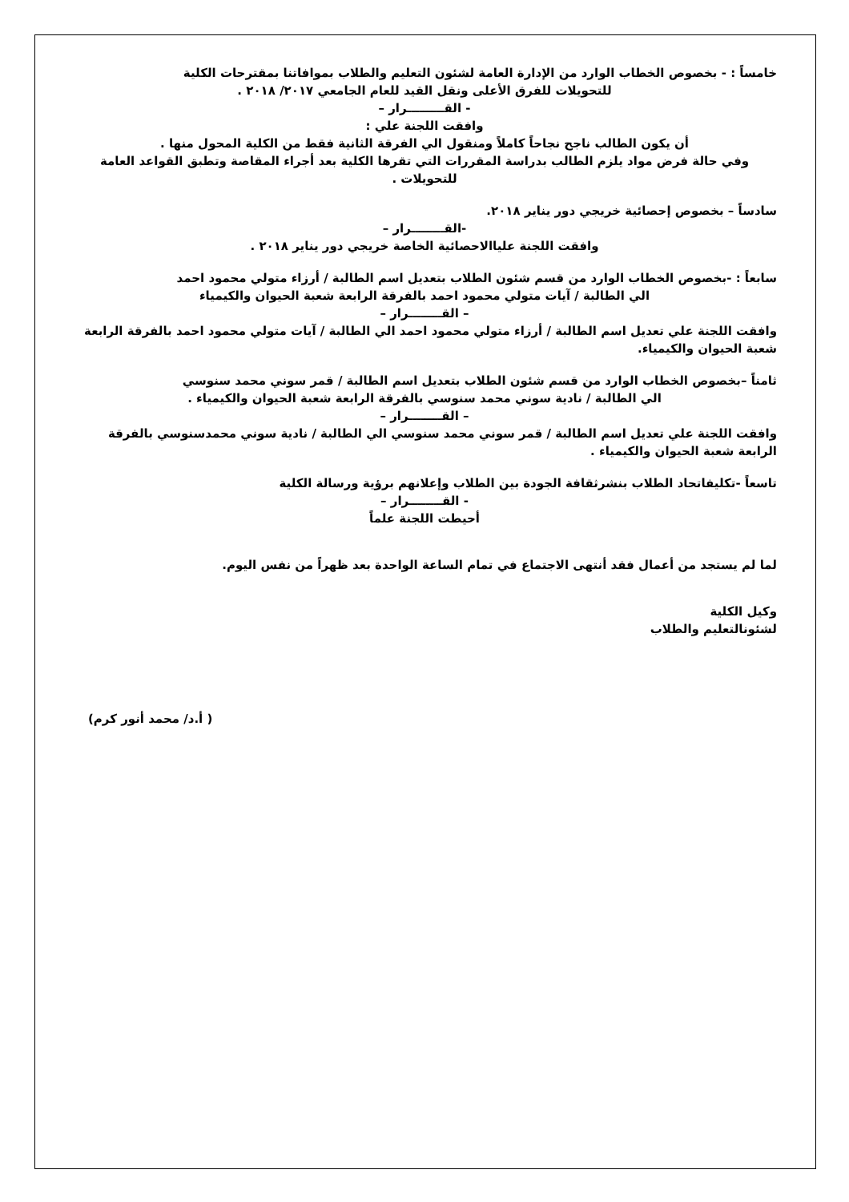خامساً : - بخصوص الخطاب الوارد من الإدارة العامة لشئون التعليم والطلاب بموافاتنا بمقترحات الكلية
للتحويلات للفرق الأعلى ونقل القيد للعام الجامعي ٢٠١٧/ ٢٠١٨ .
- القـــــــــرار –
وافقت اللجنة علي :
أن يكون الطالب ناجح نجاحاً كاملاً ومنقول الي الفرقة الثانية فقط من الكلية المحول منها .
وفي حالة فرض مواد يلزم الطالب بدراسة المقررات التي تقرها الكلية بعد أجراء المقاصة وتطبق القواعد العامة للتحويلات .
سادساً – بخصوص إحصائية خريجي دور يناير ٢٠١٨.
-القــــــــرار –
وافقت اللجنة علياالاحصائية الخاصة خريجي دور يناير ٢٠١٨ .
سابعاً : -بخصوص الخطاب الوارد من قسم شئون الطلاب بتعديل اسم الطالبة / أرزاء متولي محمود احمد
الي الطالبة / آيات متولي محمود احمد بالفرقة الرابعة شعبة الحيوان والكيمياء
– القــــــــرار –
وافقت اللجنة علي تعديل اسم الطالبة / أرزاء متولي محمود احمد الي الطالبة / آيات متولي محمود احمد بالفرقة الرابعة شعبة الحيوان والكيمياء.
ثامناً –بخصوص الخطاب الوارد من قسم شئون الطلاب بتعديل اسم الطالبة / قمر سوني محمد سنوسي
الي الطالبة / نادية سوني محمد سنوسي بالفرقة الرابعة شعبة الحيوان والكيمياء .
– القــــــــرار –
وافقت اللجنة علي تعديل اسم الطالبة / قمر سوني محمد سنوسي الي الطالبة / نادية سوني محمدسنوسي بالفرقة الرابعة شعبة الحيوان والكيمياء .
تاسعاً -تكليفاتحاد الطلاب بنشرثقافة الجودة بين الطلاب وإعلانهم برؤية ورسالة الكلية
- القــــــــرار –
أحيطت اللجنة علماً
لما لم يستجد من أعمال فقد أنتهى الاجتماع في تمام الساعة الواحدة بعد ظهراً من نفس اليوم.
وكيل الكلية
لشئونالتعليم والطلاب
( أ.د/ محمد أنور كرم)